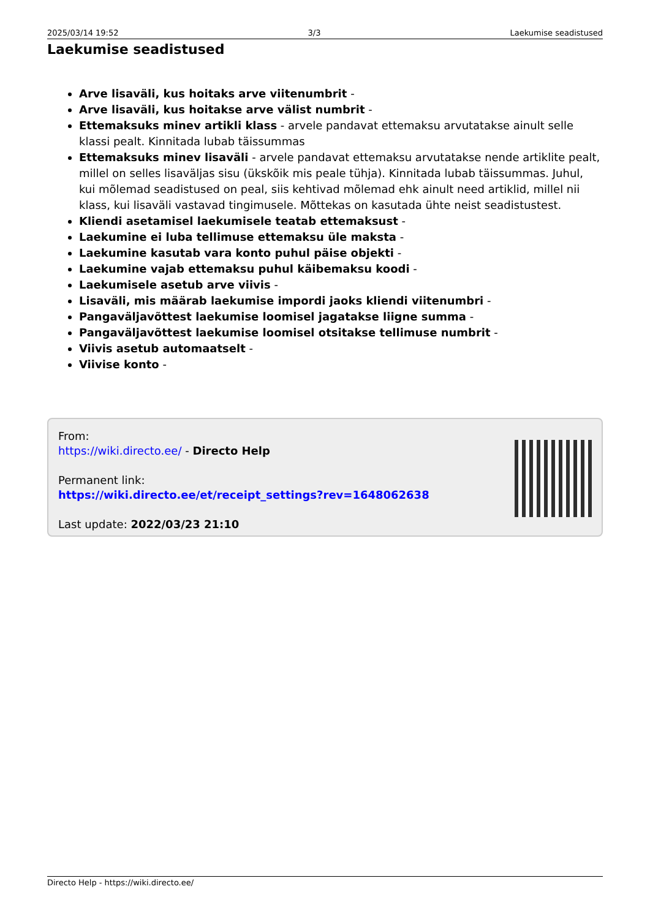2025/03/14 19:52 3/3 Laekumise seadistused
Laekumise seadistused
Arve lisaväli, kus hoitaks arve viitenumbrit -
Arve lisaväli, kus hoitakse arve välist numbrit -
Ettemaksuks minev artikli klass - arvele pandavat ettemaksu arvutatakse ainult selle klassi pealt. Kinnitada lubab täissummas
Ettemaksuks minev lisaväli - arvele pandavat ettemaksu arvutatakse nende artiklite pealt, millel on selles lisaväljas sisu (ükskõik mis peale tühja). Kinnitada lubab täissummas. Juhul, kui mõlemad seadistused on peal, siis kehtivad mõlemad ehk ainult need artiklid, millel nii klass, kui lisaväli vastavad tingimusele. Mõttekas on kasutada ühte neist seadistustest.
Kliendi asetamisel laekumisele teatab ettemaksust -
Laekumine ei luba tellimuse ettemaksu üle maksta -
Laekumine kasutab vara konto puhul päise objekti -
Laekumine vajab ettemaksu puhul käibemaksu koodi -
Laekumisele asetub arve viivis -
Lisaväli, mis määrab laekumise impordi jaoks kliendi viitenumbri -
Pangaväljavõttest laekumise loomisel jagatakse liigne summa -
Pangaväljavõttest laekumise loomisel otsitakse tellimuse numbrit -
Viivis asetub automaatselt -
Viivise konto -
From:
https://wiki.directo.ee/ - Directo Help
Permanent link:
https://wiki.directo.ee/et/receipt_settings?rev=1648062638
Last update: 2022/03/23 21:10
Directo Help - https://wiki.directo.ee/